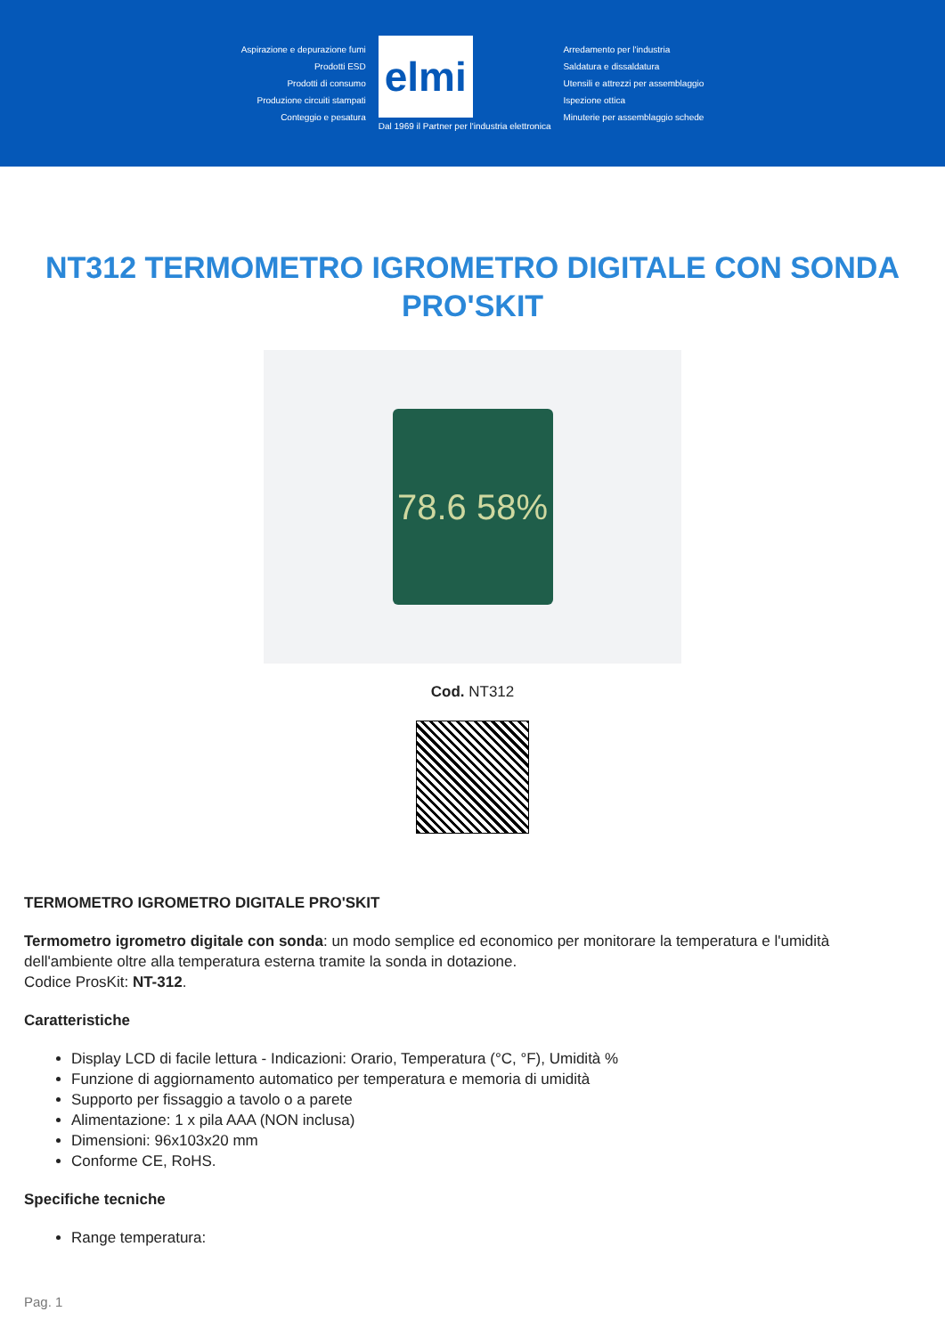Aspirazione e depurazione fumi
Prodotti ESD
Prodotti di consumo
Produzione circuiti stampati
Conteggio e pesatura
elmi
Dal 1969 il Partner per l'industria elettronica
Arredamento per l'industria
Saldatura e dissaldatura
Utensili e attrezzi per assemblaggio
Ispezione ottica
Minuterie per assemblaggio schede
NT312 TERMOMETRO IGROMETRO DIGITALE CON SONDA PRO'SKIT
78.6 58%
Cod. NT312
TERMOMETRO IGROMETRO DIGITALE PRO'SKIT
Termometro igrometro digitale con sonda: un modo semplice ed economico per monitorare la temperatura e l'umidità dell'ambiente oltre alla temperatura esterna tramite la sonda in dotazione.
Codice ProsKit: NT-312.
Caratteristiche
Display LCD di facile lettura - Indicazioni: Orario, Temperatura (°C, °F), Umidità %
Funzione di aggiornamento automatico per temperatura e memoria di umidità
Supporto per fissaggio a tavolo o a parete
Alimentazione: 1 x pila AAA (NON inclusa)
Dimensioni: 96x103x20 mm
Conforme CE, RoHS.
Specifiche tecniche
Range temperatura:
Pag. 1